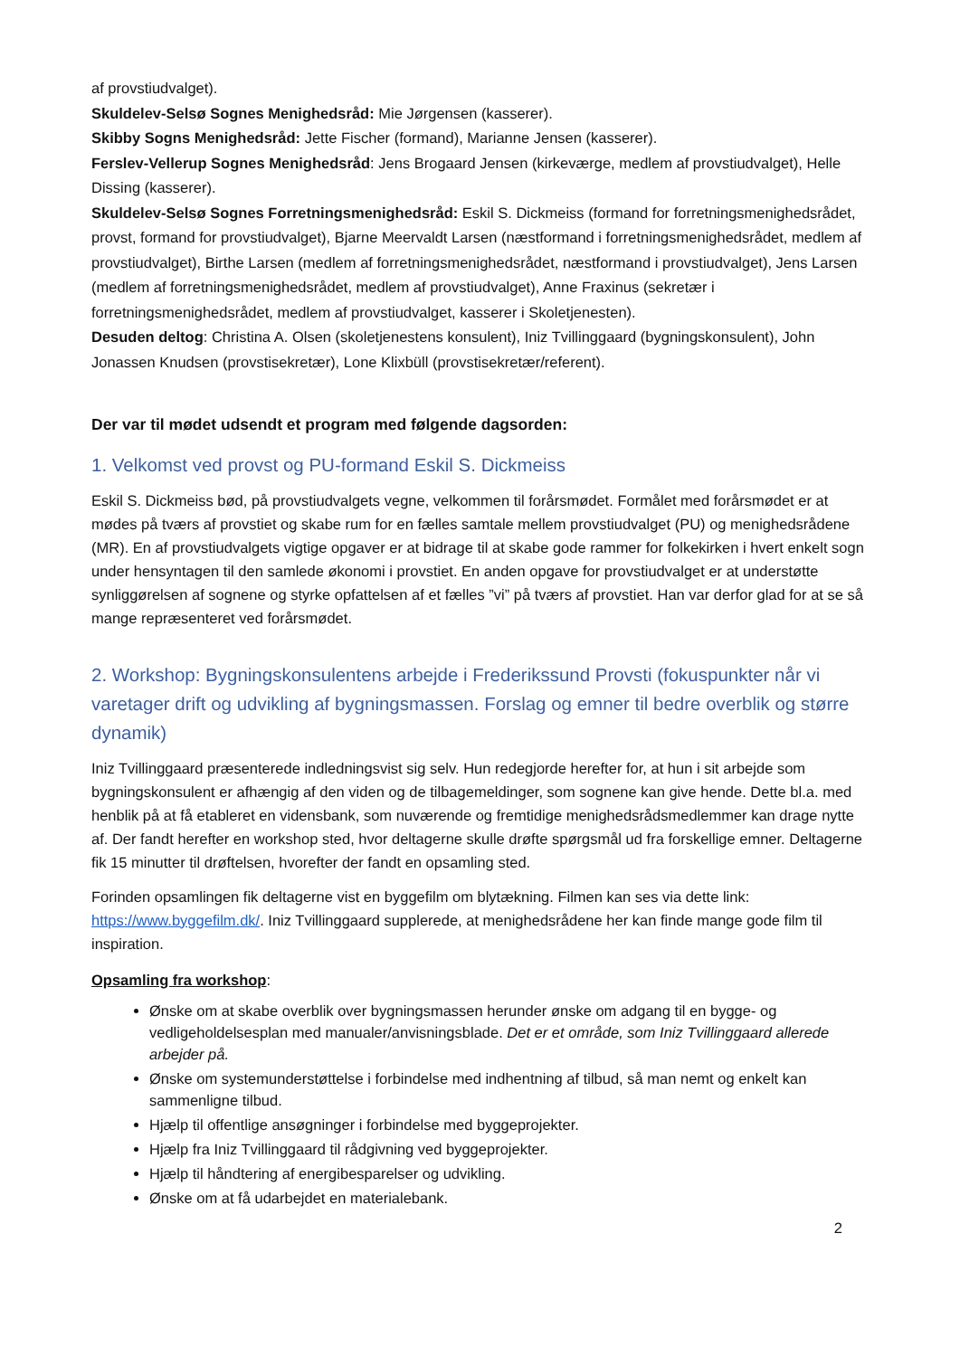af provstiudvalget).
Skuldelev-Selsø Sognes Menighedsråd: Mie Jørgensen (kasserer).
Skibby Sogns Menighedsråd: Jette Fischer (formand), Marianne Jensen (kasserer).
Ferslev-Vellerup Sognes Menighedsråd: Jens Brogaard Jensen (kirkeværge, medlem af provstiudvalget), Helle Dissing (kasserer).
Skuldelev-Selsø Sognes Forretningsmenighedsråd: Eskil S. Dickmeiss (formand for forretningsmenighedsrådet, provst, formand for provstiudvalget), Bjarne Meervaldt Larsen (næstformand i forretningsmenighedsrådet, medlem af provstiudvalget), Birthe Larsen (medlem af forretningsmenighedsrådet, næstformand i provstiudvalget), Jens Larsen (medlem af forretningsmenighedsrådet, medlem af provstiudvalget), Anne Fraxinus (sekretær i forretningsmenighedsrådet, medlem af provstiudvalget, kasserer i Skoletjenesten).
Desuden deltog: Christina A. Olsen (skoletjenestens konsulent), Iniz Tvillinggaard (bygningskonsulent), John Jonassen Knudsen (provstisekretær), Lone Klixbüll (provstisekretær/referent).
Der var til mødet udsendt et program med følgende dagsorden:
1. Velkomst ved provst og PU-formand Eskil S. Dickmeiss
Eskil S. Dickmeiss bød, på provstiudvalgets vegne, velkommen til forårsmødet. Formålet med forårsmødet er at mødes på tværs af provstiet og skabe rum for en fælles samtale mellem provstiudvalget (PU) og menighedsrådene (MR). En af provstiudvalgets vigtige opgaver er at bidrage til at skabe gode rammer for folkekirken i hvert enkelt sogn under hensyntagen til den samlede økonomi i provstiet. En anden opgave for provstiudvalget er at understøtte synliggørelsen af sognene og styrke opfattelsen af et fælles ”vi” på tværs af provstiet. Han var derfor glad for at se så mange repræsenteret ved forårsmødet.
2. Workshop: Bygningskonsulentens arbejde i Frederikssund Provsti (fokuspunkter når vi varetager drift og udvikling af bygningsmassen. Forslag og emner til bedre overblik og større dynamik)
Iniz Tvillinggaard præsenterede indledningsvist sig selv. Hun redegjorde herefter for, at hun i sit arbejde som bygningskonsulent er afhængig af den viden og de tilbagemeldinger, som sognene kan give hende. Dette bl.a. med henblik på at få etableret en vidensbank, som nuværende og fremtidige menighedsrådsmedlemmer kan drage nytte af. Der fandt herefter en workshop sted, hvor deltagerne skulle drøfte spørgsmål ud fra forskellige emner. Deltagerne fik 15 minutter til drøftelsen, hvorefter der fandt en opsamling sted.
Forinden opsamlingen fik deltagerne vist en byggefilm om blytækning. Filmen kan ses via dette link: https://www.byggefilm.dk/. Iniz Tvillinggaard supplerede, at menighedsrådene her kan finde mange gode film til inspiration.
Opsamling fra workshop:
Ønske om at skabe overblik over bygningsmassen herunder ønske om adgang til en bygge- og vedligeholdelsesplan med manualer/anvisningsblade. Det er et område, som Iniz Tvillinggaard allerede arbejder på.
Ønske om systemunderstøttelse i forbindelse med indhentning af tilbud, så man nemt og enkelt kan sammenligne tilbud.
Hjælp til offentlige ansøgninger i forbindelse med byggeprojekter.
Hjælp fra Iniz Tvillinggaard til rådgivning ved byggeprojekter.
Hjælp til håndtering af energibesparelser og udvikling.
Ønske om at få udarbejdet en materialebank.
2